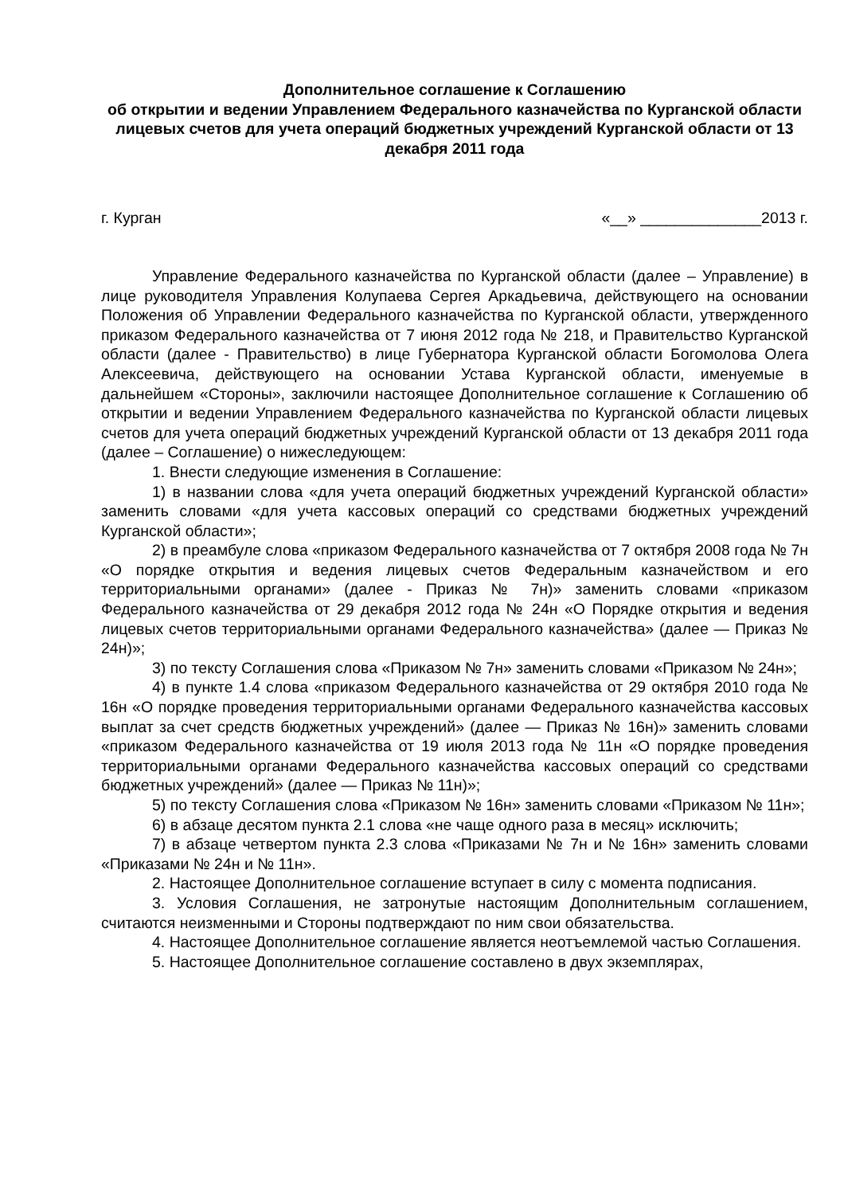Дополнительное соглашение к Соглашению
об открытии и ведении Управлением Федерального казначейства по Курганской области лицевых счетов для учета операций бюджетных учреждений Курганской области от 13 декабря 2011 года
г. Курган «__» ______________2013 г.
Управление Федерального казначейства по Курганской области (далее – Управление) в лице руководителя Управления Колупаева Сергея Аркадьевича, действующего на основании Положения об Управлении Федерального казначейства по Курганской области, утвержденного приказом Федерального казначейства от 7 июня 2012 года № 218, и Правительство Курганской области (далее - Правительство) в лице Губернатора Курганской области Богомолова Олега Алексеевича, действующего на основании Устава Курганской области, именуемые в дальнейшем «Стороны», заключили настоящее Дополнительное соглашение к Соглашению об открытии и ведении Управлением Федерального казначейства по Курганской области лицевых счетов для учета операций бюджетных учреждений Курганской области от 13 декабря 2011 года (далее – Соглашение) о нижеследующем:
1. Внести следующие изменения в Соглашение:
1) в названии слова «для учета операций бюджетных учреждений Курганской области» заменить словами «для учета кассовых операций со средствами бюджетных учреждений Курганской области»;
2) в преамбуле слова «приказом Федерального казначейства от 7 октября 2008 года № 7н «О порядке открытия и ведения лицевых счетов Федеральным казначейством и его территориальными органами» (далее - Приказ № 7н)» заменить словами «приказом Федерального казначейства от 29 декабря 2012 года № 24н «О Порядке открытия и ведения лицевых счетов территориальными органами Федерального казначейства» (далее — Приказ № 24н)»;
3) по тексту Соглашения слова «Приказом № 7н» заменить словами «Приказом № 24н»;
4) в пункте 1.4 слова «приказом Федерального казначейства от 29 октября 2010 года № 16н «О порядке проведения территориальными органами Федерального казначейства кассовых выплат за счет средств бюджетных учреждений» (далее — Приказ № 16н)» заменить словами «приказом Федерального казначейства от 19 июля 2013 года № 11н «О порядке проведения территориальными органами Федерального казначейства кассовых операций со средствами бюджетных учреждений» (далее — Приказ № 11н)»;
5) по тексту Соглашения слова «Приказом № 16н» заменить словами «Приказом № 11н»;
6) в абзаце десятом пункта 2.1 слова «не чаще одного раза в месяц» исключить;
7) в абзаце четвертом пункта 2.3 слова «Приказами № 7н и № 16н» заменить словами «Приказами № 24н и № 11н».
2. Настоящее Дополнительное соглашение вступает в силу с момента подписания.
3. Условия Соглашения, не затронутые настоящим Дополнительным соглашением, считаются неизменными и Стороны подтверждают по ним свои обязательства.
4. Настоящее Дополнительное соглашение является неотъемлемой частью Соглашения.
5. Настоящее Дополнительное соглашение составлено в двух экземплярах,